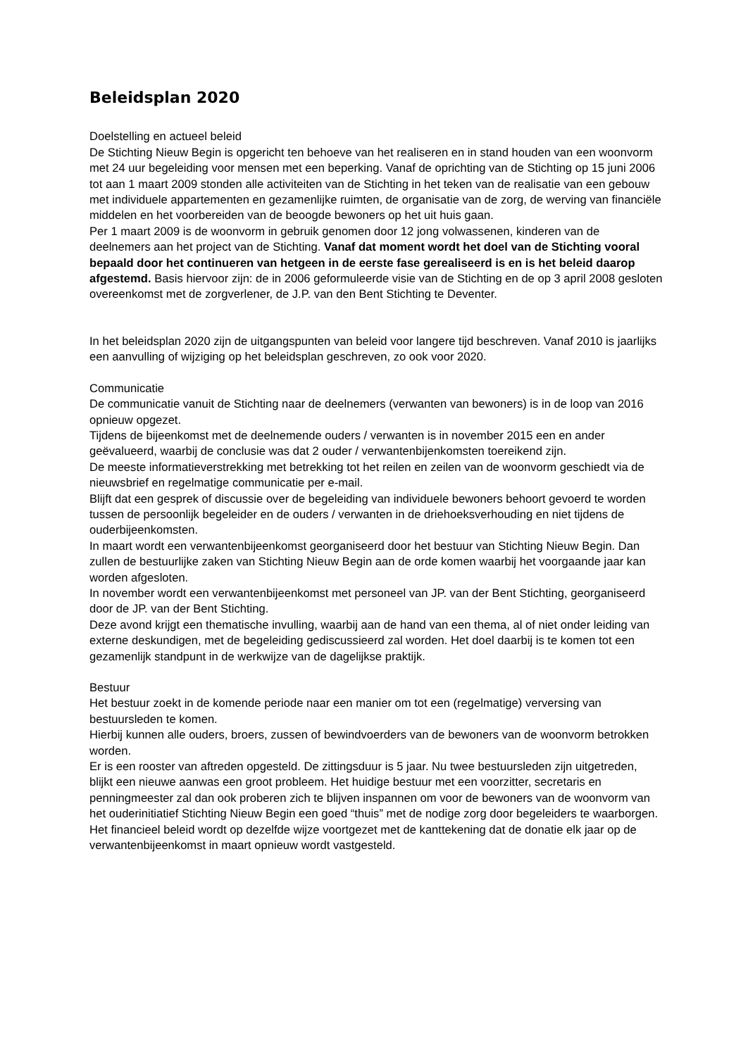Beleidsplan 2020
Doelstelling en actueel beleid
De Stichting Nieuw Begin is opgericht ten behoeve van het realiseren en in stand houden van een woonvorm met 24 uur begeleiding voor mensen met een beperking. Vanaf de oprichting van de Stichting op 15 juni 2006 tot aan 1 maart 2009 stonden alle activiteiten van de Stichting in het teken van de realisatie van een gebouw met individuele appartementen en gezamenlijke ruimten, de organisatie van de zorg, de werving van financiële middelen en het voorbereiden van de beoogde bewoners op het uit huis gaan.
Per 1 maart 2009 is de woonvorm in gebruik genomen door 12 jong volwassenen, kinderen van de deelnemers aan het project van de Stichting. Vanaf dat moment wordt het doel van de Stichting vooral bepaald door het continueren van hetgeen in de eerste fase gerealiseerd is en is het beleid daarop afgestemd. Basis hiervoor zijn: de in 2006 geformuleerde visie van de Stichting en de op 3 april 2008 gesloten overeenkomst met de zorgverlener, de J.P. van den Bent Stichting te Deventer.
In het beleidsplan 2020 zijn de uitgangspunten van beleid voor langere tijd beschreven. Vanaf 2010 is jaarlijks een aanvulling of wijziging op het beleidsplan geschreven, zo ook voor 2020.
Communicatie
De communicatie vanuit de Stichting naar de deelnemers (verwanten van bewoners) is in de loop van 2016 opnieuw opgezet.
Tijdens de bijeenkomst met de deelnemende ouders / verwanten is in november 2015 een en ander geëvalueerd, waarbij de conclusie was dat 2 ouder / verwantenbijenkomsten toereikend zijn.
De meeste informatieverstrekking met betrekking tot het reilen en zeilen van de woonvorm geschiedt via de nieuwsbrief en regelmatige communicatie per e-mail.
Blijft dat een gesprek of discussie over de begeleiding van individuele bewoners behoort gevoerd te worden tussen de persoonlijk begeleider en de ouders / verwanten in de driehoeksverhouding en niet tijdens de ouderbijeenkomsten.
In maart wordt een verwantenbijeenkomst georganiseerd door het bestuur van Stichting Nieuw Begin. Dan zullen de bestuurlijke zaken van Stichting Nieuw Begin aan de orde komen waarbij het voorgaande jaar kan worden afgesloten.
In november wordt een verwantenbijeenkomst met personeel van JP. van der Bent Stichting, georganiseerd door de JP. van der Bent Stichting.
Deze avond krijgt een thematische invulling, waarbij aan de hand van een thema, al of niet onder leiding van externe deskundigen, met de begeleiding gediscussieerd zal worden. Het doel daarbij is te komen tot een gezamenlijk standpunt in de werkwijze van de dagelijkse praktijk.
Bestuur
Het bestuur zoekt in de komende periode naar een manier om tot een (regelmatige) verversing van bestuursleden te komen.
Hierbij kunnen alle ouders, broers, zussen of bewindvoerders van de bewoners van de woonvorm betrokken worden.
Er is een rooster van aftreden opgesteld. De zittingsduur is 5 jaar. Nu twee bestuursleden zijn uitgetreden, blijkt een nieuwe aanwas een groot probleem. Het huidige bestuur met een voorzitter, secretaris en penningmeester zal dan ook proberen zich te blijven inspannen om voor de bewoners van de woonvorm van het ouderinitiatief Stichting Nieuw Begin een goed “thuis” met de nodige zorg door begeleiders te waarborgen.
Het financieel beleid wordt op dezelfde wijze voortgezet met de kanttekening dat de donatie elk jaar op de verwantenbijeenkomst in maart opnieuw wordt vastgesteld.